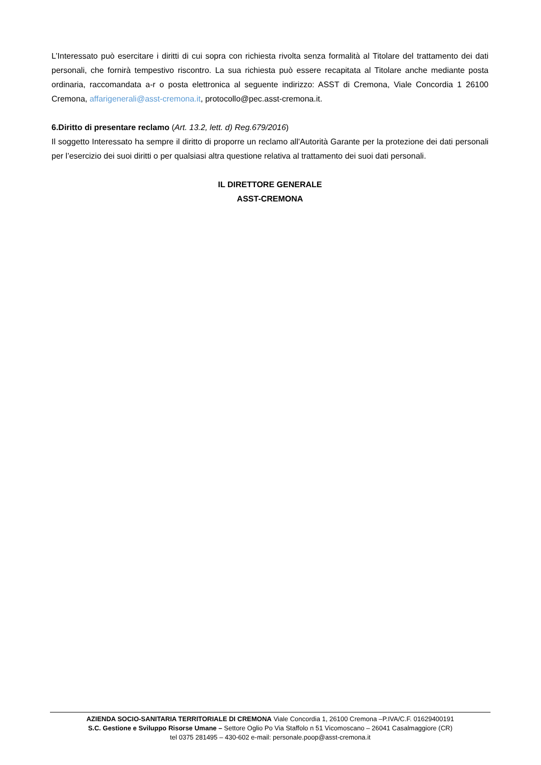L’Interessato può esercitare i diritti di cui sopra con richiesta rivolta senza formalità al Titolare del trattamento dei dati personali, che fornirà tempestivo riscontro. La sua richiesta può essere recapitata al Titolare anche mediante posta ordinaria, raccomandata a-r o posta elettronica al seguente indirizzo: ASST di Cremona, Viale Concordia 1 26100 Cremona, affarigenerali@asst-cremona.it, protocollo@pec.asst-cremona.it.
6.Diritto di presentare reclamo (Art. 13.2, lett. d) Reg.679/2016)
Il soggetto Interessato ha sempre il diritto di proporre un reclamo all'Autorità Garante per la protezione dei dati personali per l’esercizio dei suoi diritti o per qualsiasi altra questione relativa al trattamento dei suoi dati personali.
IL DIRETTORE GENERALE
ASST-CREMONA
AZIENDA SOCIO-SANITARIA TERRITORIALE DI CREMONA Viale Concordia 1, 26100 Cremona –P.IVA/C.F. 01629400191
S.C. Gestione e Sviluppo Risorse Umane – Settore Oglio Po Via Staffolo n 51 Vicomoscano – 26041 Casalmaggiore (CR)
tel 0375 281495 – 430-602 e-mail: personale.poop@asst-cremona.it